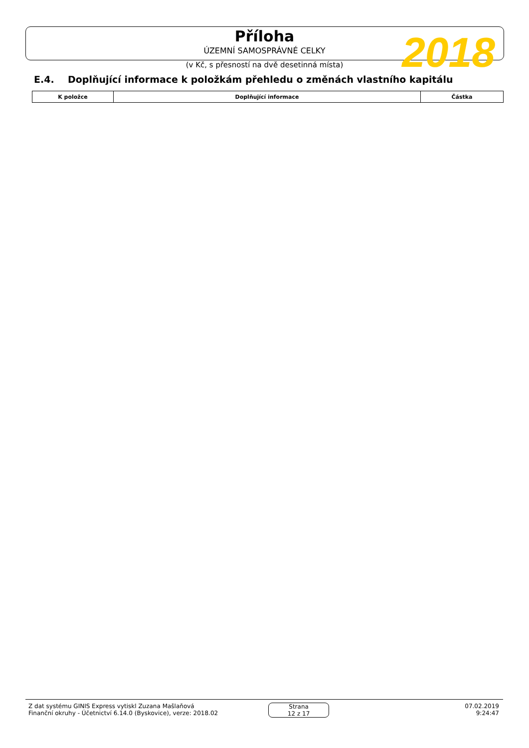Příloha
ÚZEMNÍ SAMOSPRÁVNÉ CELKY
(v Kč, s přesností na dvě desetinná místa)
2018
E.4. Doplňující informace k položkám přehledu o změnách vlastního kapitálu
| K položce | Doplňující informace | Částka |
| --- | --- | --- |
Z dat systému GINIS Express vytiskl Zuzana Mašlaňová
Finanční okruhy - Účetnictví 6.14.0 (Byskovice), verze: 2018.02
Strana
12 z 17
07.02.2019
9:24:47